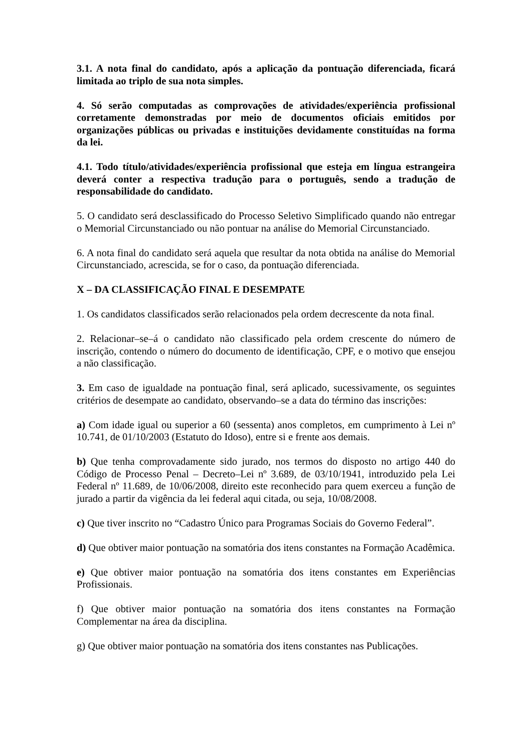3.1. A nota final do candidato, após a aplicação da pontuação diferenciada, ficará limitada ao triplo de sua nota simples.
4. Só serão computadas as comprovações de atividades/experiência profissional corretamente demonstradas por meio de documentos oficiais emitidos por organizações públicas ou privadas e instituições devidamente constituídas na forma da lei.
4.1. Todo título/atividades/experiência profissional que esteja em língua estrangeira deverá conter a respectiva tradução para o português, sendo a tradução de responsabilidade do candidato.
5. O candidato será desclassificado do Processo Seletivo Simplificado quando não entregar o Memorial Circunstanciado ou não pontuar na análise do Memorial Circunstanciado.
6. A nota final do candidato será aquela que resultar da nota obtida na análise do Memorial Circunstanciado, acrescida, se for o caso, da pontuação diferenciada.
X – DA CLASSIFICAÇÃO FINAL E DESEMPATE
1. Os candidatos classificados serão relacionados pela ordem decrescente da nota final.
2. Relacionar–se–á o candidato não classificado pela ordem crescente do número de inscrição, contendo o número do documento de identificação, CPF, e o motivo que ensejou a não classificação.
3. Em caso de igualdade na pontuação final, será aplicado, sucessivamente, os seguintes critérios de desempate ao candidato, observando–se a data do término das inscrições:
a) Com idade igual ou superior a 60 (sessenta) anos completos, em cumprimento à Lei nº 10.741, de 01/10/2003 (Estatuto do Idoso), entre si e frente aos demais.
b) Que tenha comprovadamente sido jurado, nos termos do disposto no artigo 440 do Código de Processo Penal – Decreto–Lei nº 3.689, de 03/10/1941, introduzido pela Lei Federal nº 11.689, de 10/06/2008, direito este reconhecido para quem exerceu a função de jurado a partir da vigência da lei federal aqui citada, ou seja, 10/08/2008.
c) Que tiver inscrito no “Cadastro Único para Programas Sociais do Governo Federal”.
d) Que obtiver maior pontuação na somatória dos itens constantes na Formação Acadêmica.
e) Que obtiver maior pontuação na somatória dos itens constantes em Experiências Profissionais.
f) Que obtiver maior pontuação na somatória dos itens constantes na Formação Complementar na área da disciplina.
g) Que obtiver maior pontuação na somatória dos itens constantes nas Publicações.